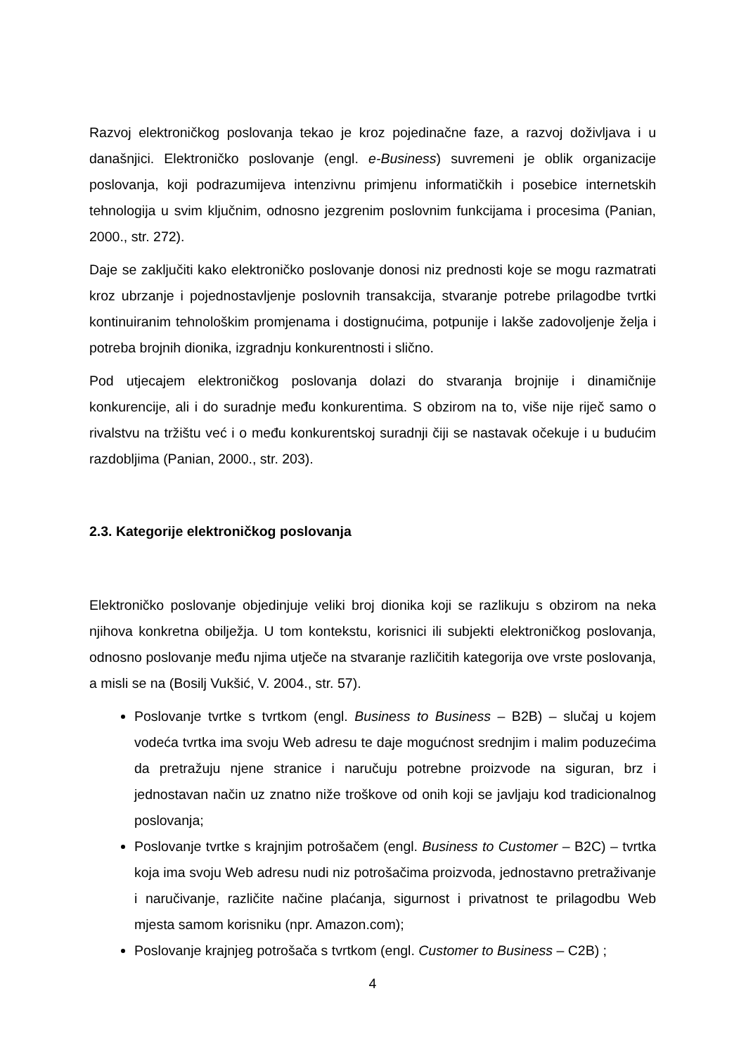Razvoj elektroničkog poslovanja tekao je kroz pojedinačne faze, a razvoj doživljava i u današnjici. Elektroničko poslovanje (engl. e-Business) suvremeni je oblik organizacije poslovanja, koji podrazumijeva intenzivnu primjenu informatičkih i posebice internetskih tehnologija u svim ključnim, odnosno jezgrenim poslovnim funkcijama i procesima (Panian, 2000., str. 272).
Daje se zaključiti kako elektroničko poslovanje donosi niz prednosti koje se mogu razmatrati kroz ubrzanje i pojednostavljenje poslovnih transakcija, stvaranje potrebe prilagodbe tvrtki kontinuiranim tehnološkim promjenama i dostignućima, potpunije i lakše zadovoljenje želja i potreba brojnih dionika, izgradnju konkurentnosti i slično.
Pod utjecajem elektroničkog poslovanja dolazi do stvaranja brojnije i dinamičnije konkurencije, ali i do suradnje među konkurentima. S obzirom na to, više nije riječ samo o rivalstvu na tržištu već i o među konkurentskoj suradnji čiji se nastavak očekuje i u budućim razdobljima (Panian, 2000., str. 203).
2.3. Kategorije elektroničkog poslovanja
Elektroničko poslovanje objedinjuje veliki broj dionika koji se razlikuju s obzirom na neka njihova konkretna obilježja. U tom kontekstu, korisnici ili subjekti elektroničkog poslovanja, odnosno poslovanje među njima utječe na stvaranje različitih kategorija ove vrste poslovanja, a misli se na (Bosilj Vukšić, V. 2004., str. 57).
Poslovanje tvrtke s tvrtkom (engl. Business to Business – B2B) – slučaj u kojem vodeća tvrtka ima svoju Web adresu te daje mogućnost srednjim i malim poduzećima da pretražuju njene stranice i naručuju potrebne proizvode na siguran, brz i jednostavan način uz znatno niže troškove od onih koji se javljaju kod tradicionalnog poslovanja;
Poslovanje tvrtke s krajnjim potrošačem (engl. Business to Customer – B2C) – tvrtka koja ima svoju Web adresu nudi niz potrošačima proizvoda, jednostavno pretraživanje i naručivanje, različite načine plaćanja, sigurnost i privatnost te prilagodbu Web mjesta samom korisniku (npr. Amazon.com);
Poslovanje krajnjeg potrošača s tvrtkom (engl. Customer to Business – C2B) ;
4